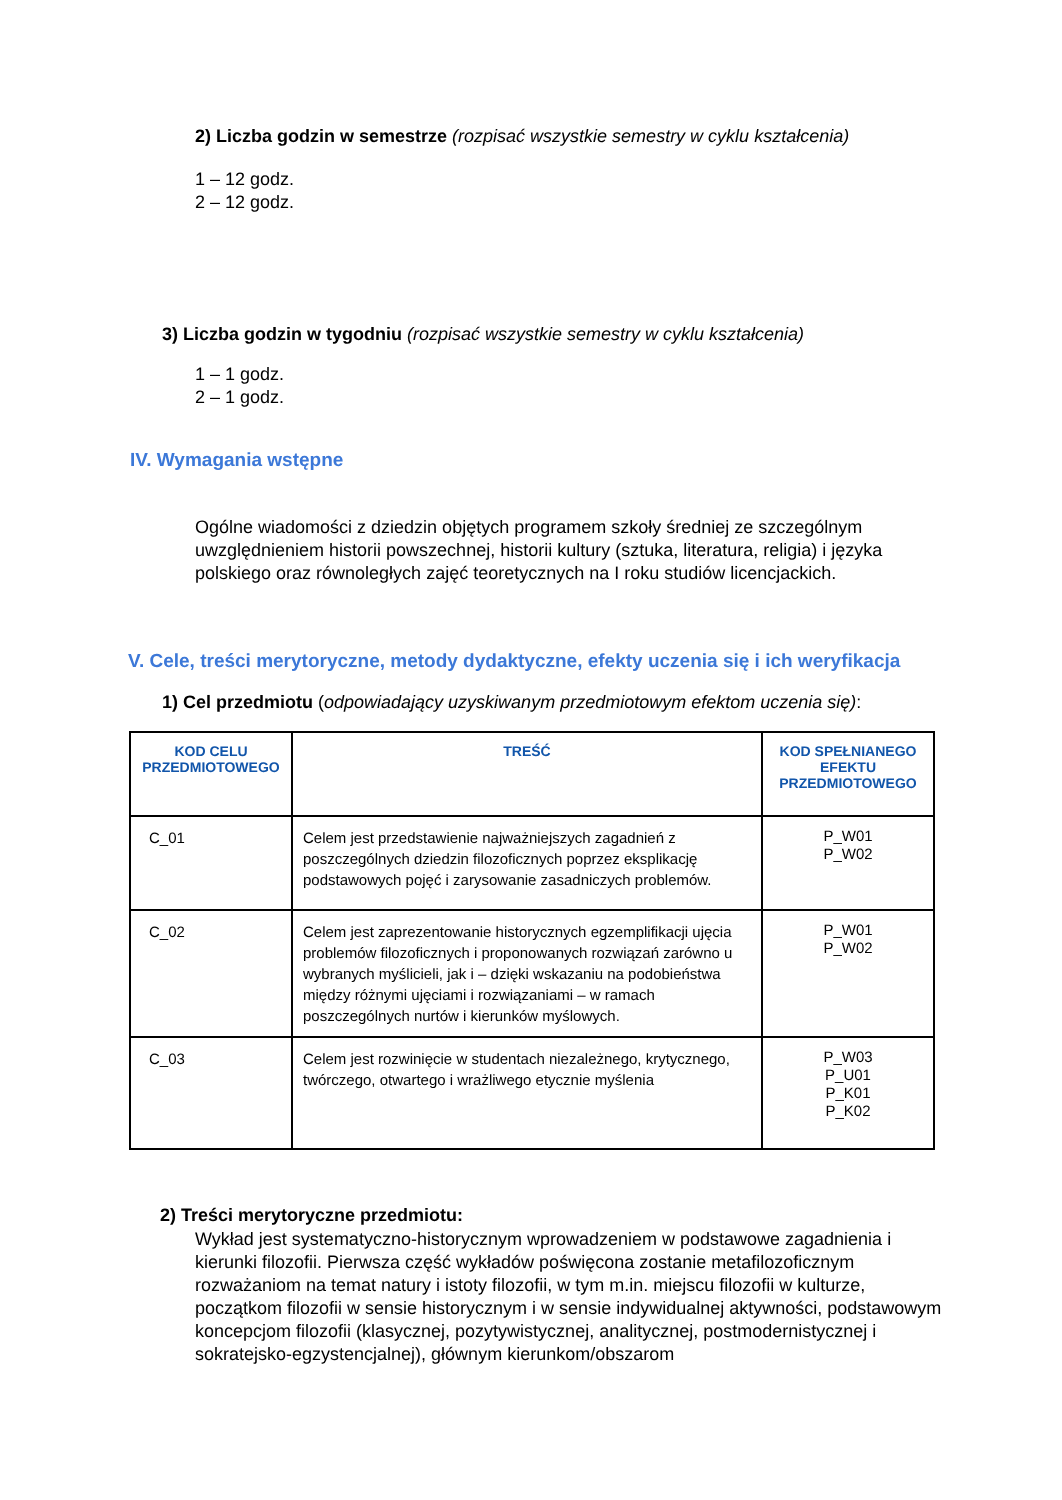2) Liczba godzin w semestrze (rozpisać wszystkie semestry w cyklu kształcenia)
1 – 12 godz.
2 – 12 godz.
3) Liczba godzin w tygodniu (rozpisać wszystkie semestry w cyklu kształcenia)
1 – 1 godz.
2 – 1 godz.
IV. Wymagania wstępne
Ogólne wiadomości z dziedzin objętych programem szkoły średniej ze szczególnym uwzględnieniem historii powszechnej, historii kultury (sztuka, literatura, religia) i języka polskiego oraz równoległych zajęć teoretycznych na I roku studiów licencjackich.
V. Cele, treści merytoryczne, metody dydaktyczne, efekty uczenia się i ich weryfikacja
1) Cel przedmiotu (odpowiadający uzyskiwanym przedmiotowym efektom uczenia się):
| KOD CELU PRZEDMIOTOWEGO | TREŚĆ | KOD SPEŁNIANEGO EFEKTU PRZEDMIOTOWEGO |
| --- | --- | --- |
| C_01 | Celem jest przedstawienie najważniejszych zagadnień z poszczególnych dziedzin filozoficznych poprzez eksplikację podstawowych pojęć i zarysowanie zasadniczych problemów. | P_W01 P_W02 |
| C_02 | Celem jest zaprezentowanie historycznych egzemplifikacji ujęcia problemów filozoficznych i proponowanych rozwiązań zarówno u wybranych myślicieli, jak i – dzięki wskazaniu na podobieństwa między różnymi ujęciami i rozwiązaniami – w ramach poszczególnych nurtów i kierunków myślowych. | P_W01 P_W02 |
| C_03 | Celem jest rozwinięcie w studentach niezależnego, krytycznego, twórczego, otwartego i wrażliwego etycznie myślenia | P_W03 P_U01 P_K01 P_K02 |
2) Treści merytoryczne przedmiotu:
Wykład jest systematyczno-historycznym wprowadzeniem w podstawowe zagadnienia i kierunki filozofii. Pierwsza część wykładów poświęcona zostanie metafilozoficznym rozważaniom na temat natury i istoty filozofii, w tym m.in. miejscu filozofii w kulturze, początkom filozofii w sensie historycznym i w sensie indywidualnej aktywności, podstawowym koncepcjom filozofii (klasycznej, pozytywistycznej, analitycznej, postmodernistycznej i sokratejsko-egzystencjalnej), głównym kierunkom/obszarom